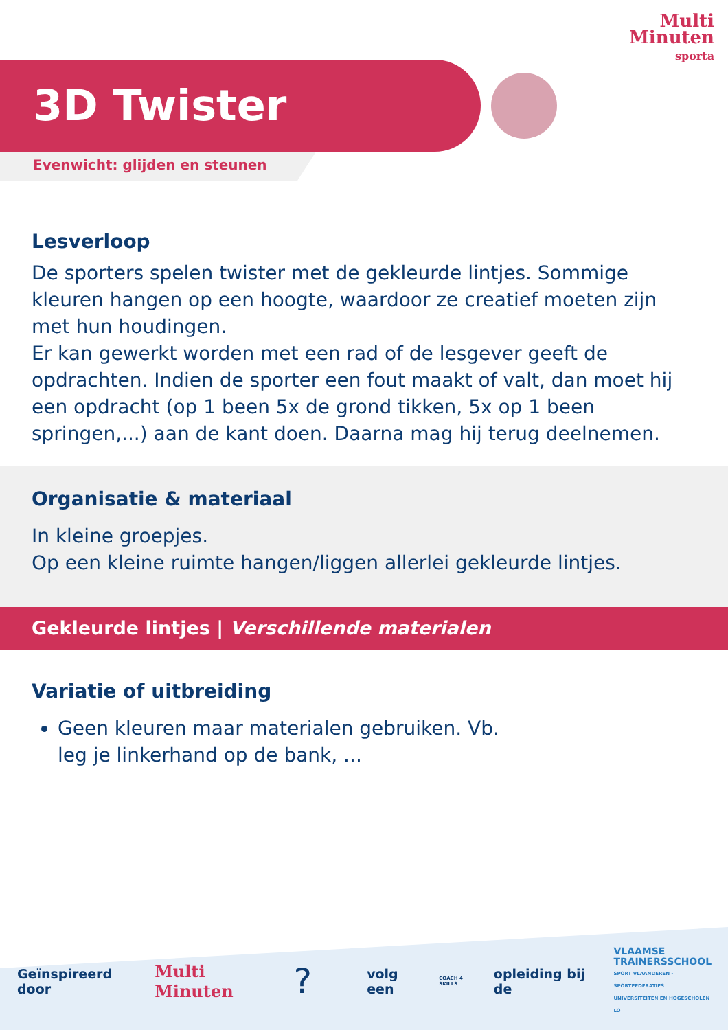Multi
Minuten
sporta
3D Twister
Evenwicht: glijden en steunen
Lesverloop
De sporters spelen twister met de gekleurde lintjes. Sommige kleuren hangen op een hoogte, waardoor ze creatief moeten zijn met hun houdingen.
Er kan gewerkt worden met een rad of de lesgever geeft de opdrachten. Indien de sporter een fout maakt of valt, dan moet hij een opdracht (op 1 been 5x de grond tikken, 5x op 1 been springen,...) aan de kant doen. Daarna mag hij terug deelnemen.
Organisatie & materiaal
In kleine groepjes.
Op een kleine ruimte hangen/liggen allerlei gekleurde lintjes.
Gekleurde lintjes | Verschillende materialen
Variatie of uitbreiding
Geen kleuren maar materialen gebruiken. Vb. leg je linkerhand op de bank, ...
Geïnspireerd door Multi Minuten? volg een COACH 4 SKILLS opleiding bij de VLAAMSE
TRAINERSSCHOOL
SPORT VLAANDEREN - SPORTFEDERATIES
UNIVERSITEITEN EN HOGESCHOLEN LO